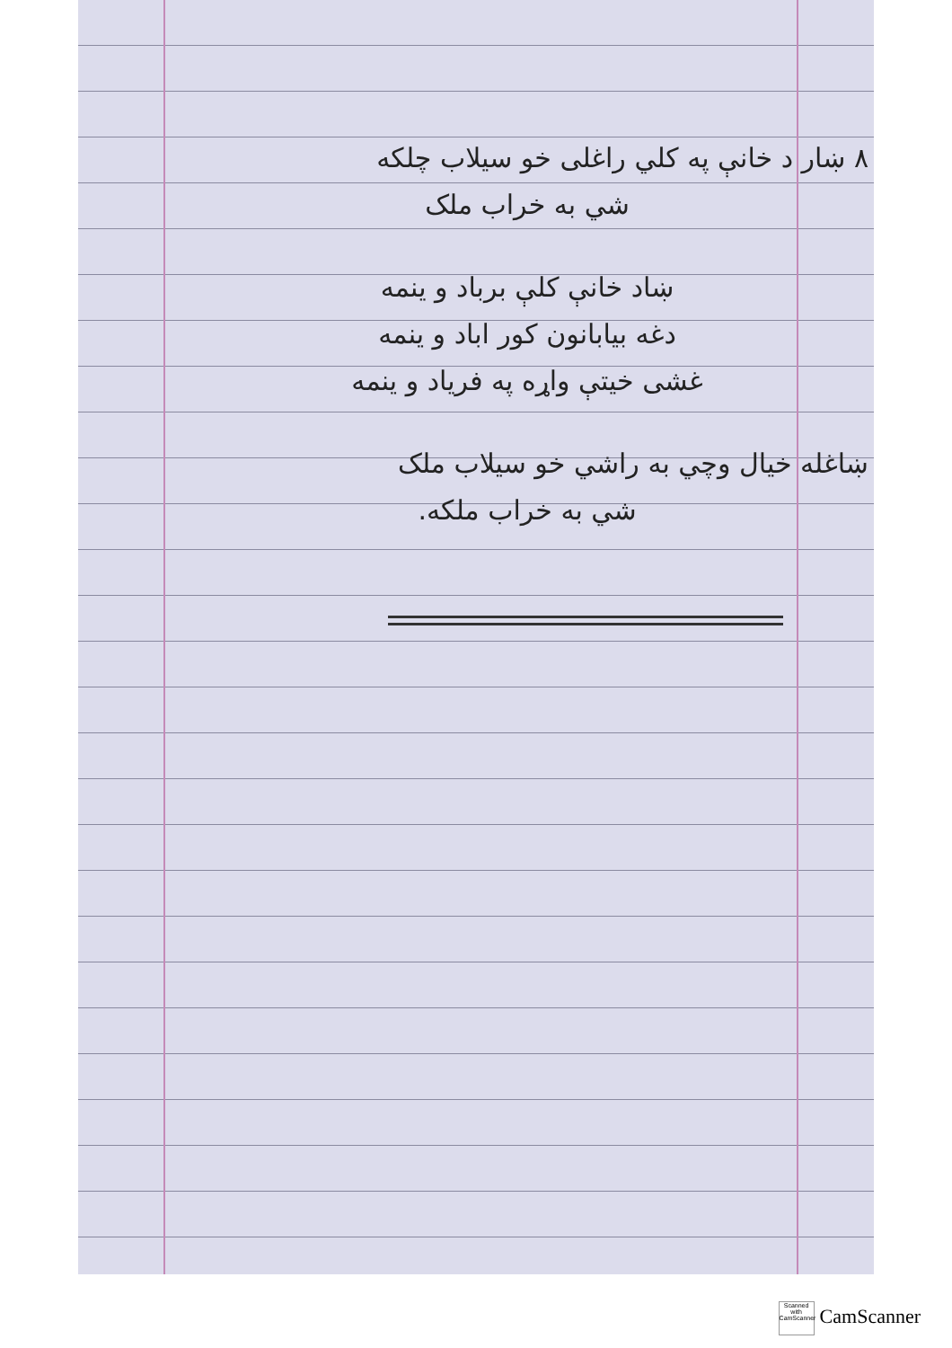۸ ښار د خانې په کلي راغلی خو سیلاب چلکه
شي به خراب ملک
ښاد خانې کلې برباد و ینمه
دغه بیابانون کور اباد و ینمه
غشی خیتې واړه په فریاد و ینمه
ښاغله خیال وچي به راشي خو سیلاب ملک
شي به خراب ملکه.
Scanned with CamScanner CamScanner